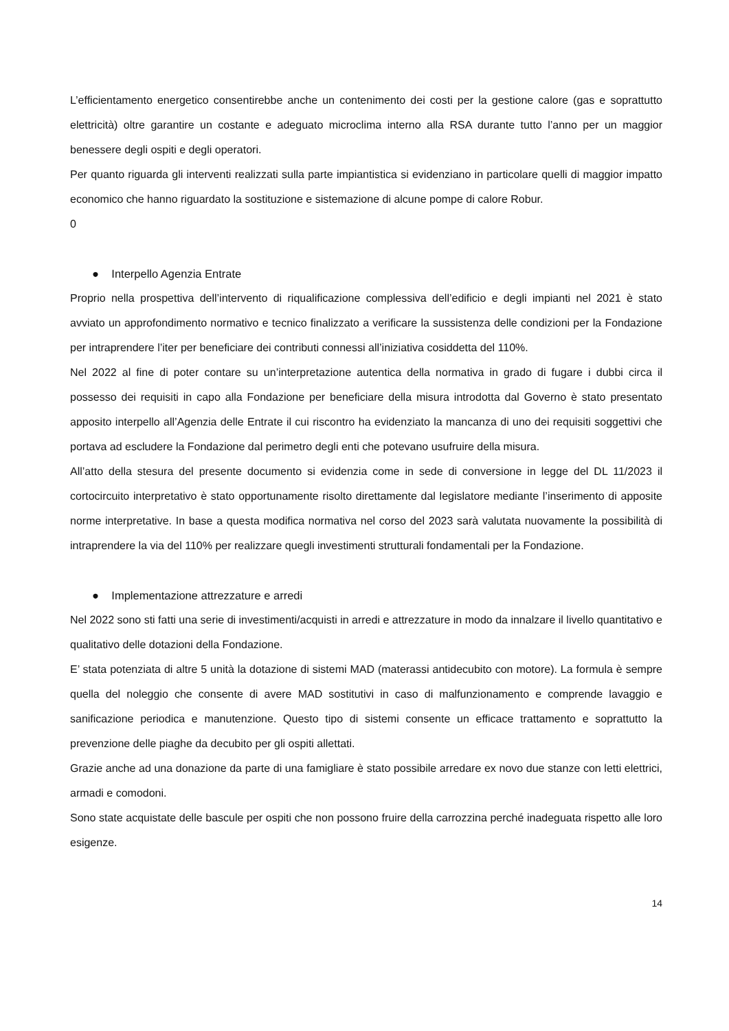L’efficientamento energetico consentirebbe anche un contenimento dei costi per la gestione calore (gas e soprattutto elettricità) oltre garantire un costante e adeguato microclima interno alla RSA durante tutto l’anno per un maggior benessere degli ospiti e degli operatori.
Per quanto riguarda gli interventi realizzati sulla parte impiantistica si evidenziano in particolare quelli di maggior impatto economico che hanno riguardato la sostituzione e sistemazione di alcune pompe di calore Robur.
0
● Interpello Agenzia Entrate
Proprio nella prospettiva dell’intervento di riqualificazione complessiva dell’edificio e degli impianti nel 2021 è stato avviato un approfondimento normativo e tecnico finalizzato a verificare la sussistenza delle condizioni per la Fondazione per intraprendere l’iter per beneficiare dei contributi connessi all’iniziativa cosiddetta del 110%.
Nel 2022 al fine di poter contare su un’interpretazione autentica della normativa in grado di fugare i dubbi circa il possesso dei requisiti in capo alla Fondazione per beneficiare della misura introdotta dal Governo è stato presentato apposito interpello all’Agenzia delle Entrate il cui riscontro ha evidenziato la mancanza di uno dei requisiti soggettivi che portava ad escludere la Fondazione dal perimetro degli enti che potevano usufruire della misura.
All’atto della stesura del presente documento si evidenzia come in sede di conversione in legge del DL 11/2023 il cortocircuito interpretativo è stato opportunamente risolto direttamente dal legislatore mediante l’inserimento di apposite norme interpretative. In base a questa modifica normativa nel corso del 2023 sarà valutata nuovamente la possibilità di intraprendere la via del 110% per realizzare quegli investimenti strutturali fondamentali per la Fondazione.
● Implementazione attrezzature e arredi
Nel 2022 sono sti fatti una serie di investimenti/acquisti in arredi e attrezzature in modo da innalzare il livello quantitativo e qualitativo delle dotazioni della Fondazione.
E’ stata potenziata di altre 5 unità la dotazione di sistemi MAD (materassi antidecubito con motore). La formula è sempre quella del noleggio che consente di avere MAD sostitutivi in caso di malfunzionamento e comprende lavaggio e sanificazione periodica e manutenzione. Questo tipo di sistemi consente un efficace trattamento e soprattutto la prevenzione delle piaghe da decubito per gli ospiti allettati.
Grazie anche ad una donazione da parte di una famigliare è stato possibile arredare ex novo due stanze con letti elettrici, armadi e comodoni.
Sono state acquistate delle bascule per ospiti che non possono fruire della carrozzina perché inadeguata rispetto alle loro esigenze.
14